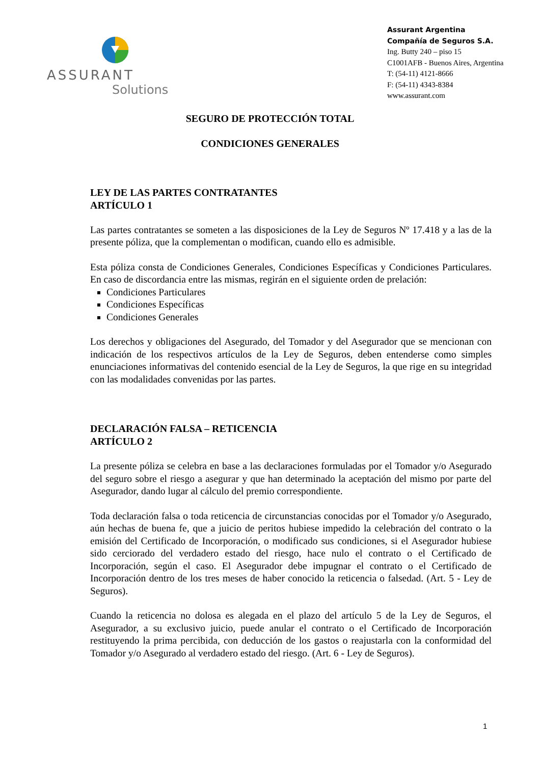ASSURANT
Solutions
Assurant Argentina
Compañía de Seguros S.A.
Ing. Butty 240 – piso 15
C1001AFB - Buenos Aires, Argentina
T: (54-11) 4121-8666
F: (54-11) 4343-8384
www.assurant.com
SEGURO DE PROTECCIÓN TOTAL
CONDICIONES GENERALES
LEY DE LAS PARTES CONTRATANTES
ARTÍCULO 1
Las partes contratantes se someten a las disposiciones de la Ley de Seguros Nº 17.418 y a las de la presente póliza, que la complementan o modifican, cuando ello es admisible.
Esta póliza consta de Condiciones Generales, Condiciones Específicas y Condiciones Particulares. En caso de discordancia entre las mismas, regirán en el siguiente orden de prelación:
Condiciones Particulares
Condiciones Específicas
Condiciones Generales
Los derechos y obligaciones del Asegurado, del Tomador y del Asegurador que se mencionan con indicación de los respectivos artículos de la Ley de Seguros, deben entenderse como simples enunciaciones informativas del contenido esencial de la Ley de Seguros, la que rige en su integridad con las modalidades convenidas por las partes.
DECLARACIÓN FALSA – RETICENCIA
ARTÍCULO 2
La presente póliza se celebra en base a las declaraciones formuladas por el Tomador y/o Asegurado del seguro sobre el riesgo a asegurar y que han determinado la aceptación del mismo por parte del Asegurador, dando lugar al cálculo del premio correspondiente.
Toda declaración falsa o toda reticencia de circunstancias conocidas por el Tomador y/o Asegurado, aún hechas de buena fe, que a juicio de peritos hubiese impedido la celebración del contrato o la emisión del Certificado de Incorporación, o modificado sus condiciones, si el Asegurador hubiese sido cerciorado del verdadero estado del riesgo, hace nulo el contrato o el Certificado de Incorporación, según el caso. El Asegurador debe impugnar el contrato o el Certificado de Incorporación dentro de los tres meses de haber conocido la reticencia o falsedad. (Art. 5 - Ley de Seguros).
Cuando la reticencia no dolosa es alegada en el plazo del artículo 5 de la Ley de Seguros, el Asegurador, a su exclusivo juicio, puede anular el contrato o el Certificado de Incorporación restituyendo la prima percibida, con deducción de los gastos o reajustarla con la conformidad del Tomador y/o Asegurado al verdadero estado del riesgo. (Art. 6 - Ley de Seguros).
1